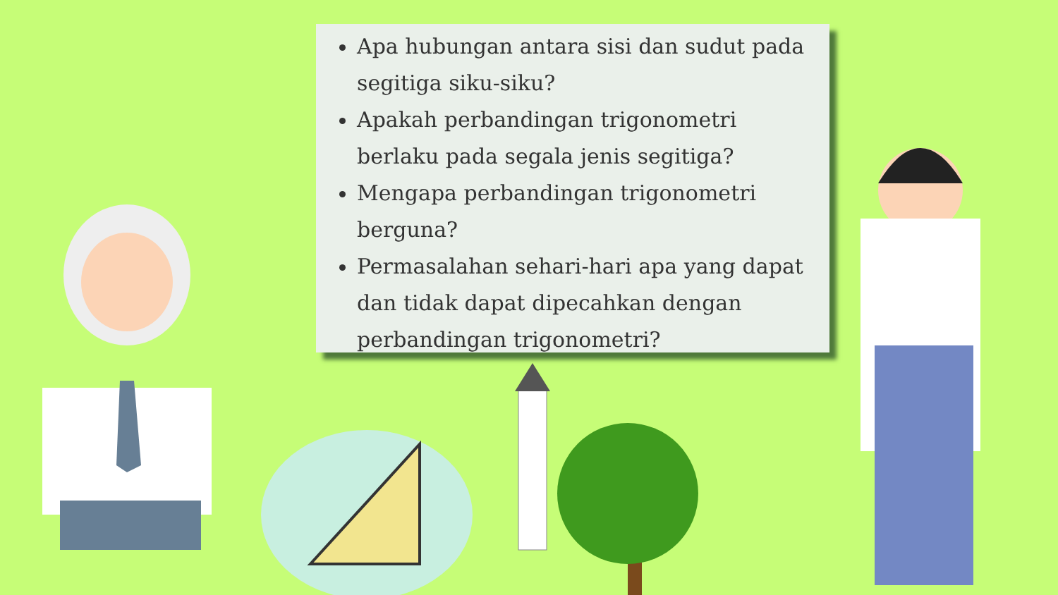Apa hubungan antara sisi dan sudut pada segitiga siku-siku?
Apakah perbandingan trigonometri berlaku pada segala jenis segitiga?
Mengapa perbandingan trigonometri berguna?
Permasalahan sehari-hari apa yang dapat dan tidak dapat dipecahkan dengan perbandingan trigonometri?